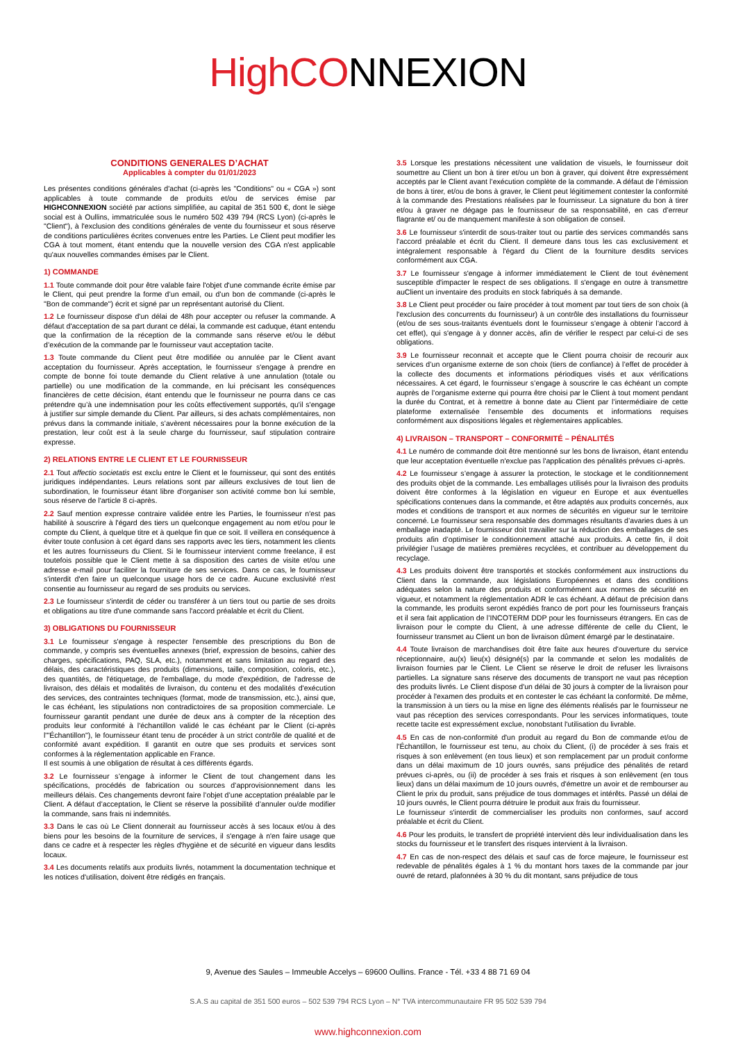HighCONNEXION
CONDITIONS GENERALES D’ACHAT
Applicables à compter du 01/01/2023
Les présentes conditions générales d'achat (ci-après les "Conditions" ou « CGA ») sont applicables à toute commande de produits et/ou de services émise par HIGHCONNEXION société par actions simplifiée, au capital de 351 500 €, dont le siège social est à Oullins, immatriculée sous le numéro 502 439 794 (RCS Lyon) (ci-après le "Client"), à l'exclusion des conditions générales de vente du fournisseur et sous réserve de conditions particulières écrites convenues entre les Parties. Le Client peut modifier les CGA à tout moment, étant entendu que la nouvelle version des CGA n'est applicable qu'aux nouvelles commandes émises par le Client.
1) COMMANDE
1.1 Toute commande doit pour être valable faire l'objet d'une commande écrite émise par le Client, qui peut prendre la forme d’un email, ou d’un bon de commande (ci-après le "Bon de commande") écrit et signé par un représentant autorisé du Client.
1.2 Le fournisseur dispose d'un délai de 48h pour accepter ou refuser la commande. A défaut d'acceptation de sa part durant ce délai, la commande est caduque, étant entendu que la confirmation de la réception de la commande sans réserve et/ou le début d’exécution de la commande par le fournisseur vaut acceptation tacite.
1.3 Toute commande du Client peut être modifiée ou annulée par le Client avant acceptation du fournisseur. Après acceptation, le fournisseur s'engage à prendre en compte de bonne foi toute demande du Client relative à une annulation (totale ou partielle) ou une modification de la commande, en lui précisant les conséquences financières de cette décision, étant entendu que le fournisseur ne pourra dans ce cas prétendre qu’à une indemnisation pour les coûts effectivement supportés, qu'il s'engage à justifier sur simple demande du Client. Par ailleurs, si des achats complémentaires, non prévus dans la commande initiale, s’avèrent nécessaires pour la bonne exécution de la prestation, leur coût est à la seule charge du fournisseur, sauf stipulation contraire expresse.
2) RELATIONS ENTRE LE CLIENT ET LE FOURNISSEUR
2.1 Tout affectio societatis est exclu entre le Client et le fournisseur, qui sont des entités juridiques indépendantes. Leurs relations sont par ailleurs exclusives de tout lien de subordination, le fournisseur étant libre d'organiser son activité comme bon lui semble, sous réserve de l'article 8 ci-après.
2.2 Sauf mention expresse contraire validée entre les Parties, le fournisseur n'est pas habilité à souscrire à l'égard des tiers un quelconque engagement au nom et/ou pour le compte du Client, à quelque titre et à quelque fin que ce soit. Il veillera en conséquence à éviter toute confusion à cet égard dans ses rapports avec les tiers, notamment les clients et les autres fournisseurs du Client. Si le fournisseur intervient comme freelance, il est toutefois possible que le Client mette à sa disposition des cartes de visite et/ou une adresse e-mail pour faciliter la fourniture de ses services. Dans ce cas, le fournisseur s'interdit d'en faire un quelconque usage hors de ce cadre. Aucune exclusivité n'est consentie au fournisseur au regard de ses produits ou services.
2.3 Le fournisseur s'interdit de céder ou transférer à un tiers tout ou partie de ses droits et obligations au titre d'une commande sans l'accord préalable et écrit du Client.
3) OBLIGATIONS DU FOURNISSEUR
3.1 Le fournisseur s'engage à respecter l'ensemble des prescriptions du Bon de commande, y compris ses éventuelles annexes (brief, expression de besoins, cahier des charges, spécifications, PAQ, SLA, etc.), notamment et sans limitation au regard des délais, des caractéristiques des produits (dimensions, taille, composition, coloris, etc.), des quantités, de l'étiquetage, de l'emballage, du mode d'expédition, de l'adresse de livraison, des délais et modalités de livraison, du contenu et des modalités d'exécution des services, des contraintes techniques (format, mode de transmission, etc.), ainsi que, le cas échéant, les stipulations non contradictoires de sa proposition commerciale. Le fournisseur garantit pendant une durée de deux ans à compter de la réception des produits leur conformité à l'échantillon validé le cas échéant par le Client (ci-après l'"Échantillon"), le fournisseur étant tenu de procéder à un strict contrôle de qualité et de conformité avant expédition. Il garantit en outre que ses produits et services sont conformes à la réglementation applicable en France.
Il est soumis à une obligation de résultat à ces différents égards.
3.2 Le fournisseur s’engage à informer le Client de tout changement dans les spécifications, procédés de fabrication ou sources d’approvisionnement dans les meilleurs délais. Ces changements devront faire l’objet d’une acceptation préalable par le Client. A défaut d’acceptation, le Client se réserve la possibilité d’annuler ou/de modifier la commande, sans frais ni indemnités.
3.3 Dans le cas où Le Client donnerait au fournisseur accès à ses locaux et/ou à des biens pour les besoins de la fourniture de services, il s'engage à n'en faire usage que dans ce cadre et à respecter les règles d'hygiène et de sécurité en vigueur dans lesdits locaux.
3.4 Les documents relatifs aux produits livrés, notamment la documentation technique et les notices d'utilisation, doivent être rédigés en français.
3.5 Lorsque les prestations nécessitent une validation de visuels, le fournisseur doit soumettre au Client un bon à tirer et/ou un bon à graver, qui doivent être expressément acceptés par le Client avant l’exécution complète de la commande. A défaut de l’émission de bons à tirer, et/ou de bons à graver, le Client peut légitimement contester la conformité à la commande des Prestations réalisées par le fournisseur. La signature du bon à tirer et/ou à graver ne dégage pas le fournisseur de sa responsabilité, en cas d’erreur flagrante et/ ou de manquement manifeste à son obligation de conseil.
3.6 Le fournisseur s'interdit de sous-traiter tout ou partie des services commandés sans l'accord préalable et écrit du Client. Il demeure dans tous les cas exclusivement et intégralement responsable à l'égard du Client de la fourniture desdits services conformément aux CGA.
3.7 Le fournisseur s'engage à informer immédiatement le Client de tout évènement susceptible d'impacter le respect de ses obligations. Il s'engage en outre à transmettre auClient un inventaire des produits en stock fabriqués à sa demande.
3.8 Le Client peut procéder ou faire procéder à tout moment par tout tiers de son choix (à l'exclusion des concurrents du fournisseur) à un contrôle des installations du fournisseur (et/ou de ses sous-traitants éventuels dont le fournisseur s’engage à obtenir l’accord à cet effet), qui s'engage à y donner accès, afin de vérifier le respect par celui-ci de ses obligations.
3.9 Le fournisseur reconnait et accepte que le Client pourra choisir de recourir aux services d’un organisme externe de son choix (tiers de confiance) à l’effet de procéder à la collecte des documents et informations périodiques visés et aux vérifications nécessaires. A cet égard, le fournisseur s’engage à souscrire le cas échéant un compte auprès de l’organisme externe qui pourra être choisi par le Client à tout moment pendant la durée du Contrat, et à remettre à bonne date au Client par l’intermédiaire de cette plateforme externalisée l’ensemble des documents et informations requises conformément aux dispositions légales et règlementaires applicables.
4) LIVRAISON – TRANSPORT – CONFORMITÉ – PÉNALITÉS
4.1 Le numéro de commande doit être mentionné sur les bons de livraison, étant entendu que leur acceptation éventuelle n'exclue pas l'application des pénalités prévues ci-après.
4.2 Le fournisseur s’engage à assurer la protection, le stockage et le conditionnement des produits objet de la commande. Les emballages utilisés pour la livraison des produits doivent être conformes à la législation en vigueur en Europe et aux éventuelles spécifications contenues dans la commande, et être adaptés aux produits concernés, aux modes et conditions de transport et aux normes de sécurités en vigueur sur le territoire concerné. Le fournisseur sera responsable des dommages résultants d’avaries dues à un emballage inadapté. Le fournisseur doit travailler sur la réduction des emballages de ses produits afin d’optimiser le conditionnement attaché aux produits. A cette fin, il doit privilégier l’usage de matières premières recyclées, et contribuer au développement du recyclage.
4.3 Les produits doivent être transportés et stockés conformément aux instructions du Client dans la commande, aux législations Européennes et dans des conditions adéquates selon la nature des produits et conformément aux normes de sécurité en vigueur, et notamment la réglementation ADR le cas échéant. A défaut de précision dans la commande, les produits seront expédiés franco de port pour les fournisseurs français et il sera fait application de l’INCOTERM DDP pour les fournisseurs étrangers. En cas de livraison pour le compte du Client, à une adresse différente de celle du Client, le fournisseur transmet au Client un bon de livraison dûment émargé par le destinataire.
4.4 Toute livraison de marchandises doit être faite aux heures d’ouverture du service réceptionnaire, au(x) lieu(x) désigné(s) par la commande et selon les modalités de livraison fournies par le Client. Le Client se réserve le droit de refuser les livraisons partielles. La signature sans réserve des documents de transport ne vaut pas réception des produits livrés. Le Client dispose d'un délai de 30 jours à compter de la livraison pour procéder à l'examen des produits et en contester le cas échéant la conformité. De même, la transmission à un tiers ou la mise en ligne des éléments réalisés par le fournisseur ne vaut pas réception des services correspondants. Pour les services informatiques, toute recette tacite est expressément exclue, nonobstant l'utilisation du livrable.
4.5 En cas de non-conformité d'un produit au regard du Bon de commande et/ou de l'Échantillon, le fournisseur est tenu, au choix du Client, (i) de procéder à ses frais et risques à son enlèvement (en tous lieux) et son remplacement par un produit conforme dans un délai maximum de 10 jours ouvrés, sans préjudice des pénalités de retard prévues ci-après, ou (ii) de procéder à ses frais et risques à son enlèvement (en tous lieux) dans un délai maximum de 10 jours ouvrés, d'émettre un avoir et de rembourser au Client le prix du produit, sans préjudice de tous dommages et intérêts. Passé un délai de 10 jours ouvrés, le Client pourra détruire le produit aux frais du fournisseur.
Le fournisseur s'interdit de commercialiser les produits non conformes, sauf accord préalable et écrit du Client.
4.6 Pour les produits, le transfert de propriété intervient dès leur individualisation dans les stocks du fournisseur et le transfert des risques intervient à la livraison.
4.7 En cas de non-respect des délais et sauf cas de force majeure, le fournisseur est redevable de pénalités égales à 1 % du montant hors taxes de la commande par jour ouvré de retard, plafonnées à 30 % du dit montant, sans préjudice de tous
9, Avenue des Saules – Immeuble Accelys – 69600 Oullins. France - Tél. +33 4 88 71 69 04
S.A.S au capital de 351 500 euros – 502 539 794 RCS Lyon – N° TVA intercommunautaire FR 95 502 539 794
www.highconnexion.com